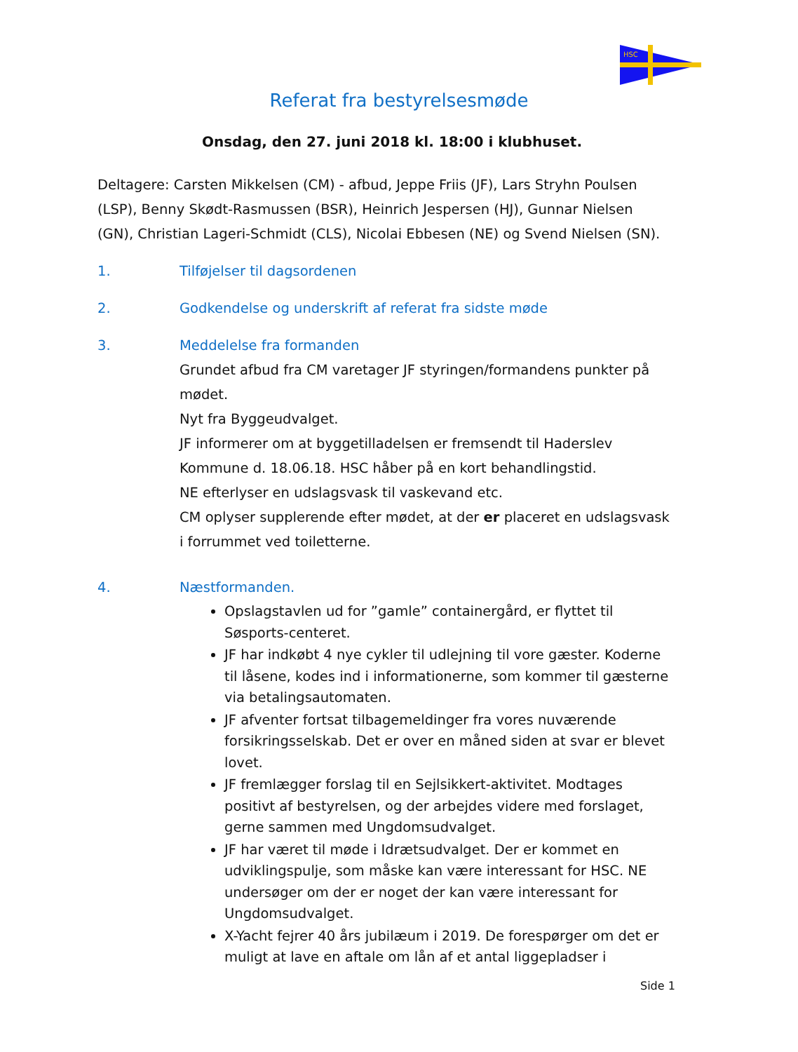HSC
Referat fra bestyrelsesmøde
Onsdag, den 27. juni 2018 kl. 18:00 i klubhuset.
Deltagere: Carsten Mikkelsen (CM) - afbud, Jeppe Friis (JF), Lars Stryhn Poulsen (LSP), Benny Skødt-Rasmussen (BSR), Heinrich Jespersen (HJ), Gunnar Nielsen (GN), Christian Lageri-Schmidt (CLS), Nicolai Ebbesen (NE) og Svend Nielsen (SN).
1. Tilføjelser til dagsordenen
2. Godkendelse og underskrift af referat fra sidste møde
3. Meddelelse fra formanden
Grundet afbud fra CM varetager JF styringen/formandens punkter på mødet.
Nyt fra Byggeudvalget.
JF informerer om at byggetilladelsen er fremsendt til Haderslev Kommune d. 18.06.18. HSC håber på en kort behandlingstid.
NE efterlyser en udslagsvask til vaskevand etc.
CM oplyser supplerende efter mødet, at der er placeret en udslagsvask i forrummet ved toiletterne.
4. Næstformanden.
Opslagstavlen ud for ”gamle” containergård, er flyttet til Søsports-centeret.
JF har indkøbt 4 nye cykler til udlejning til vore gæster. Koderne til låsene, kodes ind i informationerne, som kommer til gæsterne via betalingsautomaten.
JF afventer fortsat tilbagemeldinger fra vores nuværende forsikringsselskab. Det er over en måned siden at svar er blevet lovet.
JF fremlægger forslag til en Sejlsikkert-aktivitet. Modtages positivt af bestyrelsen, og der arbejdes videre med forslaget, gerne sammen med Ungdomsudvalget.
JF har været til møde i Idrætsudvalget. Der er kommet en udviklingspulje, som måske kan være interessant for HSC. NE undersøger om der er noget der kan være interessant for Ungdomsudvalget.
X-Yacht fejrer 40 års jubilæum i 2019. De forespørger om det er muligt at lave en aftale om lån af et antal liggepladser i
Side 1